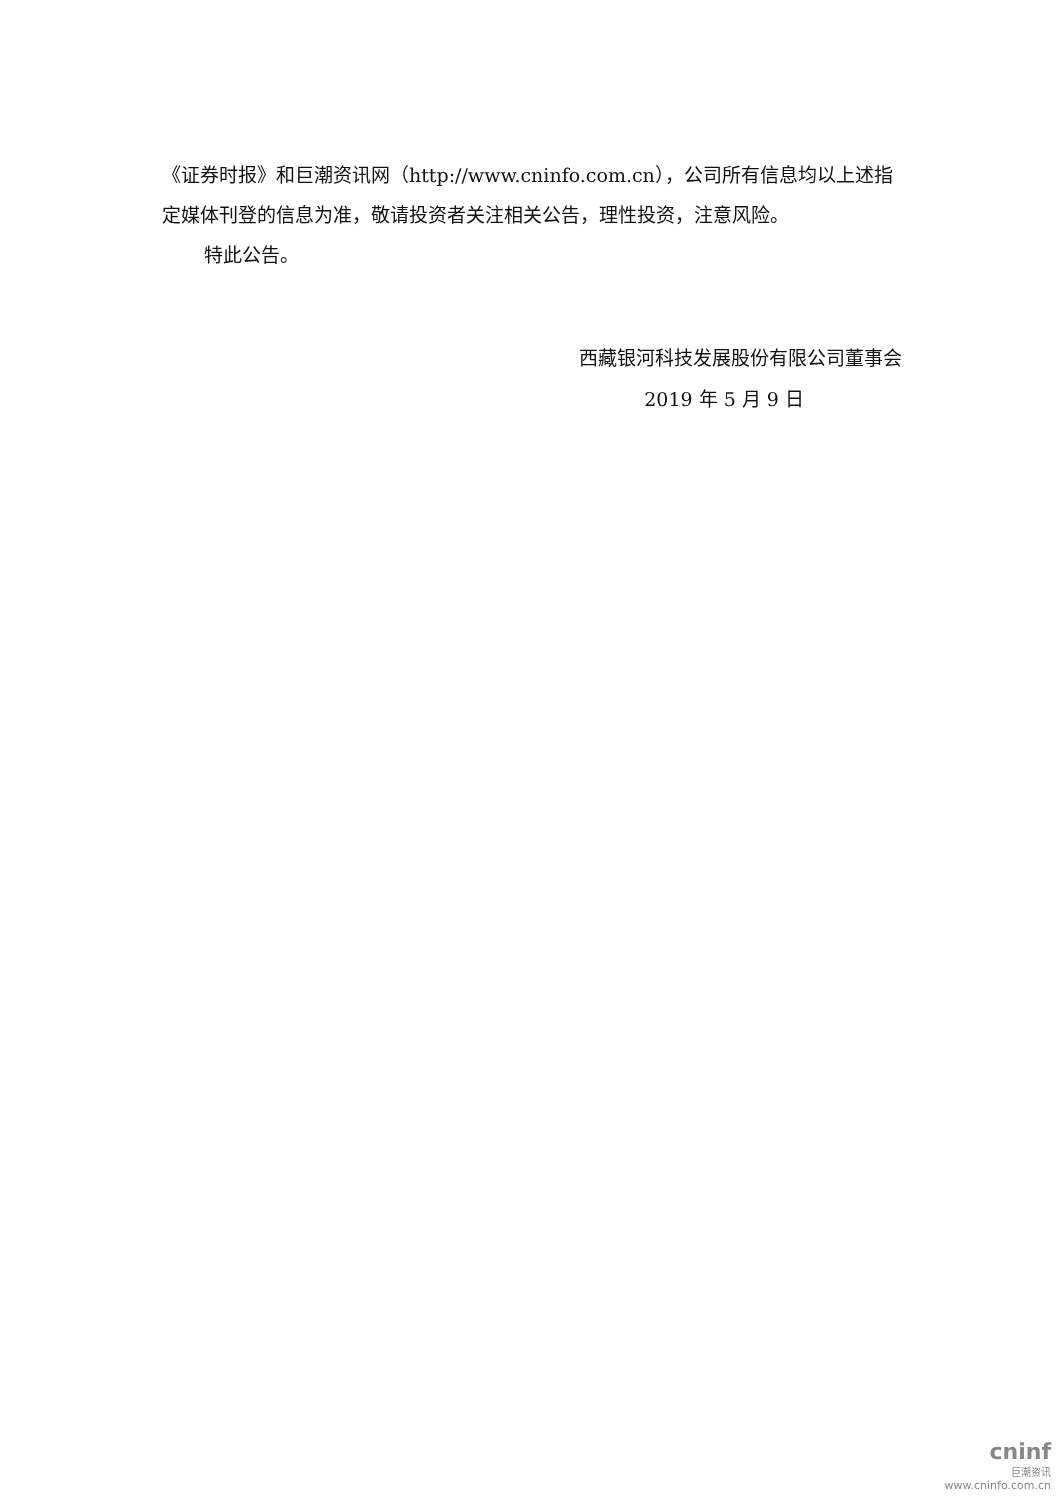《证券时报》和巨潮资讯网（http://www.cninfo.com.cn），公司所有信息均以上述指定媒体刊登的信息为准，敬请投资者关注相关公告，理性投资，注意风险。
特此公告。
西藏银河科技发展股份有限公司董事会
2019 年 5 月 9 日
cninf
巨潮资讯
www.cninfo.com.cn